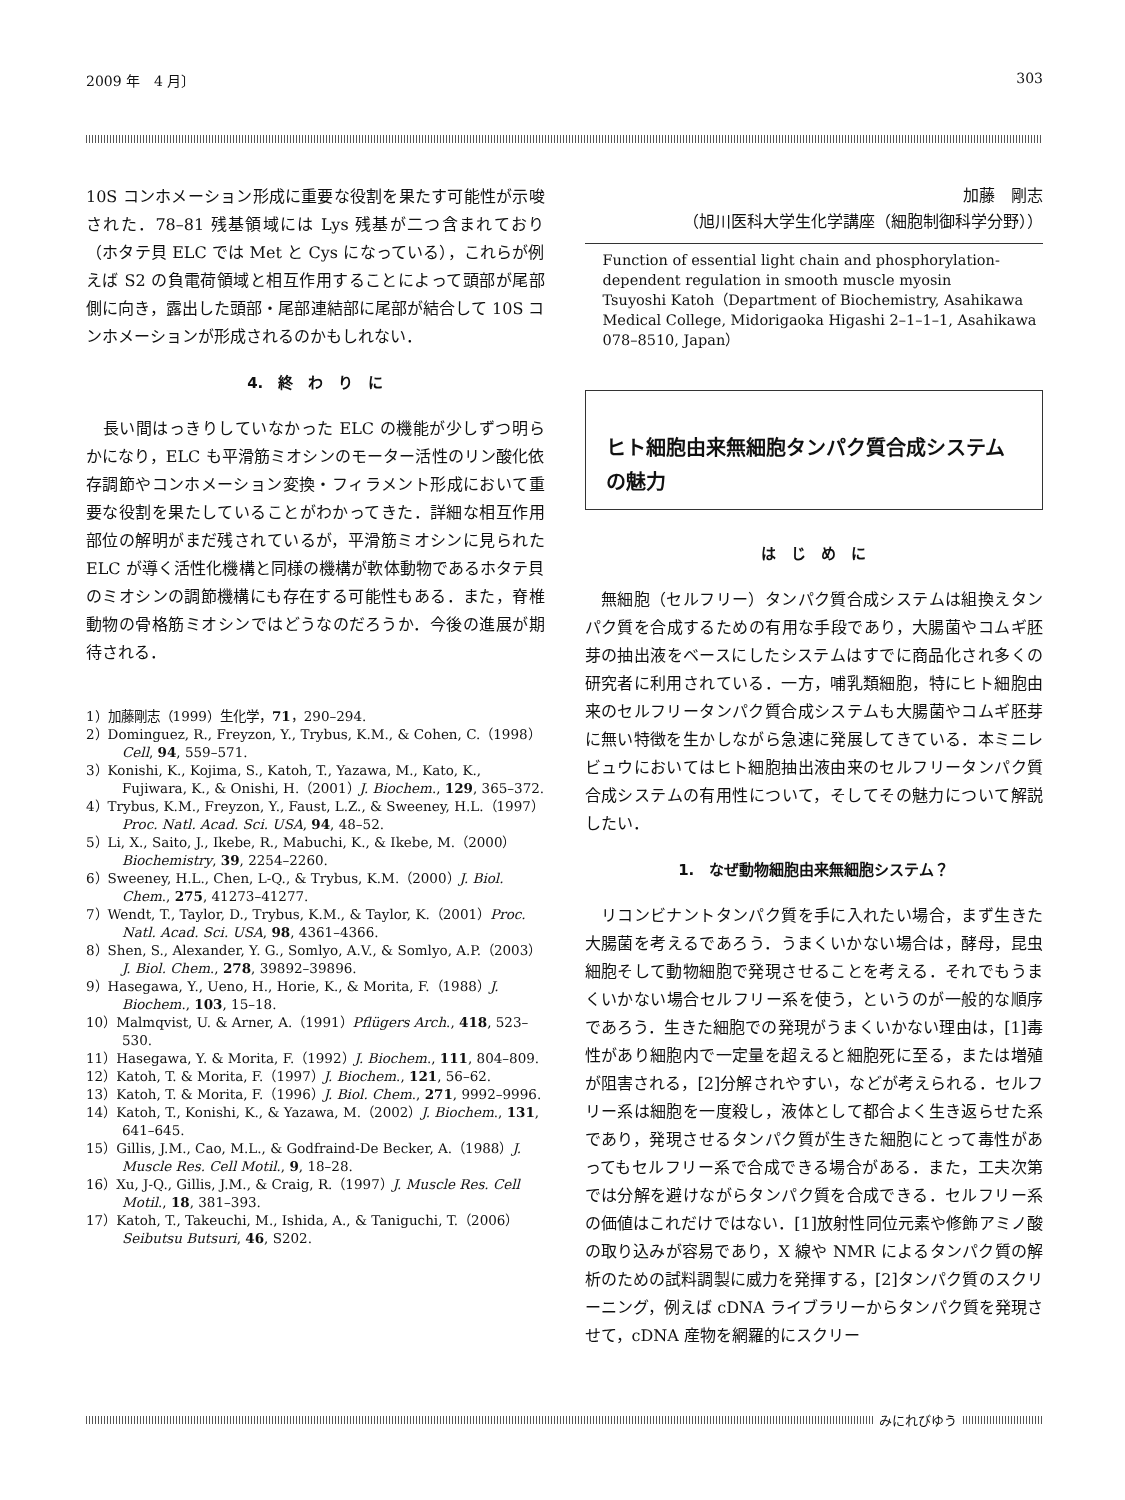2009 年　4 月〕 303
10S コンホメーション形成に重要な役割を果たす可能性が示唆された．78–81 残基領域には Lys 残基が二つ含まれており（ホタテ貝 ELC では Met と Cys になっている），これらが例えば S2 の負電荷領域と相互作用することによって頭部が尾部側に向き，露出した頭部・尾部連結部に尾部が結合して 10S コンホメーションが形成されるのかもしれない．
4.　終　わ　り　に
　長い間はっきりしていなかった ELC の機能が少しずつ明らかになり，ELC も平滑筋ミオシンのモーター活性のリン酸化依存調節やコンホメーション変換・フィラメント形成において重要な役割を果たしていることがわかってきた．詳細な相互作用部位の解明がまだ残されているが，平滑筋ミオシンに見られた ELC が導く活性化機構と同様の機構が軟体動物であるホタテ貝のミオシンの調節機構にも存在する可能性もある．また，脊椎動物の骨格筋ミオシンではどうなのだろうか．今後の進展が期待される．
1）加藤剛志（1999）生化学，71，290–294.
2）Dominguez, R., Freyzon, Y., Trybus, K.M., & Cohen, C.（1998）Cell, 94, 559–571.
3）Konishi, K., Kojima, S., Katoh, T., Yazawa, M., Kato, K., Fujiwara, K., & Onishi, H.（2001）J. Biochem., 129, 365–372.
4）Trybus, K.M., Freyzon, Y., Faust, L.Z., & Sweeney, H.L.（1997）Proc. Natl. Acad. Sci. USA, 94, 48–52.
5）Li, X., Saito, J., Ikebe, R., Mabuchi, K., & Ikebe, M.（2000）Biochemistry, 39, 2254–2260.
6）Sweeney, H.L., Chen, L-Q., & Trybus, K.M.（2000）J. Biol. Chem., 275, 41273–41277.
7）Wendt, T., Taylor, D., Trybus, K.M., & Taylor, K.（2001）Proc. Natl. Acad. Sci. USA, 98, 4361–4366.
8）Shen, S., Alexander, Y. G., Somlyo, A.V., & Somlyo, A.P.（2003）J. Biol. Chem., 278, 39892–39896.
9）Hasegawa, Y., Ueno, H., Horie, K., & Morita, F.（1988）J. Biochem., 103, 15–18.
10）Malmqvist, U. & Arner, A.（1991）Pflügers Arch., 418, 523–530.
11）Hasegawa, Y. & Morita, F.（1992）J. Biochem., 111, 804–809.
12）Katoh, T. & Morita, F.（1997）J. Biochem., 121, 56–62.
13）Katoh, T. & Morita, F.（1996）J. Biol. Chem., 271, 9992–9996.
14）Katoh, T., Konishi, K., & Yazawa, M.（2002）J. Biochem., 131, 641–645.
15）Gillis, J.M., Cao, M.L., & Godfraind-De Becker, A.（1988）J. Muscle Res. Cell Motil., 9, 18–28.
16）Xu, J-Q., Gillis, J.M., & Craig, R.（1997）J. Muscle Res. Cell Motil., 18, 381–393.
17）Katoh, T., Takeuchi, M., Ishida, A., & Taniguchi, T.（2006）Seibutsu Butsuri, 46, S202.
加藤　剛志　
（旭川医科大学生化学講座（細胞制御科学分野））
Function of essential light chain and phosphorylation-dependent regulation in smooth muscle myosin
Tsuyoshi Katoh（Department of Biochemistry, Asahikawa Medical College, Midorigaoka Higashi 2–1–1–1, Asahikawa 078–8510, Japan）
ヒト細胞由来無細胞タンパク質合成システムの魅力
は　じ　め　に
　無細胞（セルフリー）タンパク質合成システムは組換えタンパク質を合成するための有用な手段であり，大腸菌やコムギ胚芽の抽出液をベースにしたシステムはすでに商品化され多くの研究者に利用されている．一方，哺乳類細胞，特にヒト細胞由来のセルフリータンパク質合成システムも大腸菌やコムギ胚芽に無い特徴を生かしながら急速に発展してきている．本ミニレビュウにおいてはヒト細胞抽出液由来のセルフリータンパク質合成システムの有用性について，そしてその魅力について解説したい．
1.　なぜ動物細胞由来無細胞システム？
　リコンビナントタンパク質を手に入れたい場合，まず生きた大腸菌を考えるであろう．うまくいかない場合は，酵母，昆虫細胞そして動物細胞で発現させることを考える．それでもうまくいかない場合セルフリー系を使う，というのが一般的な順序であろう．生きた細胞での発現がうまくいかない理由は，[1]毒性があり細胞内で一定量を超えると細胞死に至る，または増殖が阻害される，[2]分解されやすい，などが考えられる．セルフリー系は細胞を一度殺し，液体として都合よく生き返らせた系であり，発現させるタンパク質が生きた細胞にとって毒性があってもセルフリー系で合成できる場合がある．また，工夫次第では分解を避けながらタンパク質を合成できる．セルフリー系の価値はこれだけではない．[1]放射性同位元素や修飾アミノ酸の取り込みが容易であり，X 線や NMR によるタンパク質の解析のための試料調製に威力を発揮する，[2]タンパク質のスクリーニング，例えば cDNA ライブラリーからタンパク質を発現させて，cDNA 産物を網羅的にスクリー
みにれびゆう